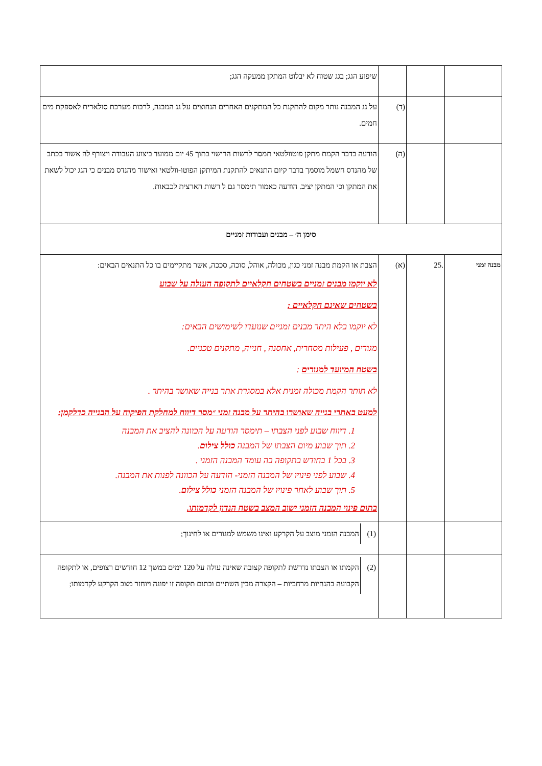| | | | שיפוע הגג; בגג שטוח לא יבלוט המתקן ממעקה הגג; |
| | | (ד) | על גג המבנה נותר מקום להתקנת כל המתקנים האחרים הנחוצים על גג המבנה, לרבות מערכת סולארית לאספקת מים חמים. |
| | | (ה) | הודעה בדבר הקמת מתקן פוטוולטאי תמסר לרשות הרישוי בתוך 45 יום ממועד ביצוע העבודה ויצורף לה אשור בכתב של מהנדס חשמל מוסמך בדבר קיום התנאים להתקנת המיתקן הפוטו-וולטאי ואישור מהנדס מבנים כי הגג יכול לשאת את המתקן וכי המתקן יציב. הודעה כאמור תימסר גם ל רשות הארצית לכבאות. |
| סימן ה׳ – מבנים ועבודות זמניים | | | |
| מבנה זמני | .25 | (א) | הצבת או הקמת מבנה זמני כגון, מכולה, אוהל, סוכה, סככה, אשר מתקיימים בו כל התנאים הבאים: לא יוקמו מבנים זמניים בשטחים חקלאיים לתקופה העולה על שבוע בשטחים שאינם חקלאיים : לא יוקמו בלא היתר מבנים זמניים שנועדו לשימושים הבאים: מגורים , פעילות מסחרית, אחסנה , חנייה, מתקנים טכניים. בשטח המיועד למגורים : לא תותר הקמת מכולה זמנית אלא במסגרת אתר בנייה שאושר בהיתר . למעט באתרי בנייה שאושרו בהיתר על מבנה זמני ״מסר דיווח למחלקת הפיקוח על הבנייה כדלקמן: 1. דיווח שבוע לפני הצבתו – תימסר הודעה על הכוונה להציב את המבנה 2. תוך שבוע מיום הצבתו של המבנה כולל צילום . 3. בכל 1 בחודש בתקופה בה עומד המבנה הזמני . 4. שבוע לפני פינויו של המבנה הזמני- הודעה על הכוונה לפנות את המבנה. 5. תוך שבוע לאחר פינויו של המבנה הזמני כולל צילום . בתום פינוי המבנה הזמני ישוב המצב בשטח הנדון לקדמותו. |
| | | | / (1) / המבנה הזמני מוצב על הקרקע ואינו משמש למגורים או לחינוך; / |
| | | | / (2) / הקמתו או הצבתו נדרשת לתקופה קצובה שאינה עולה על 120 ימים במשך 12 חודשים רצופים, או לתקופה הקבועה בהנחיות מרחביות – הקצרה מבין השתיים ובתום תקופה זו יפונה ויוחזר מצב הקרקע לקדמותו; / |